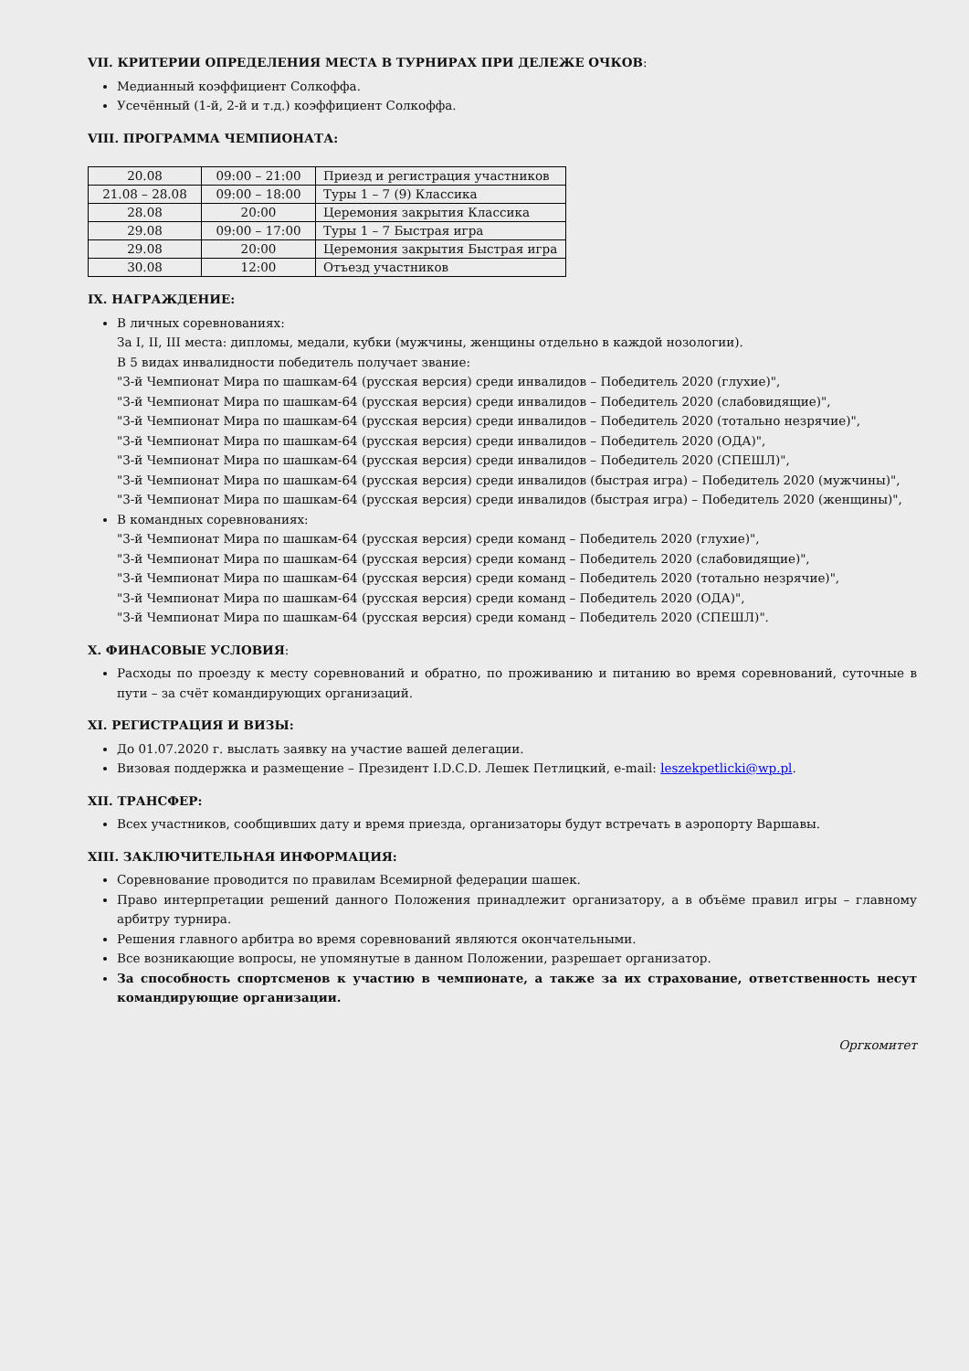VII. КРИТЕРИИ ОПРЕДЕЛЕНИЯ МЕСТА В ТУРНИРАХ ПРИ ДЕЛЕЖЕ ОЧКОВ:
Медианный коэффициент Солкоффа.
Усечённый (1-й, 2-й и т.д.) коэффициент Солкоффа.
VIII. ПРОГРАММА ЧЕМПИОНАТА:
| 20.08 | 09:00 – 21:00 | Приезд и регистрация участников |
| 21.08 – 28.08 | 09:00 – 18:00 | Туры 1 – 7 (9) Классика |
| 28.08 | 20:00 | Церемония закрытия Классика |
| 29.08 | 09:00 – 17:00 | Туры 1 – 7 Быстрая игра |
| 29.08 | 20:00 | Церемония закрытия Быстрая игра |
| 30.08 | 12:00 | Отъезд участников |
IX. НАГРАЖДЕНИЕ:
В личных соревнованиях:
За I, II, III места: дипломы, медали, кубки (мужчины, женщины отдельно в каждой нозологии).
В 5 видах инвалидности победитель получает звание:
"3-й Чемпионат Мира по шашкам-64 (русская версия) среди инвалидов – Победитель 2020 (глухие)",
"3-й Чемпионат Мира по шашкам-64 (русская версия) среди инвалидов – Победитель 2020 (слабовидящие)",
"3-й Чемпионат Мира по шашкам-64 (русская версия) среди инвалидов – Победитель 2020 (тотально незрячие)",
"3-й Чемпионат Мира по шашкам-64 (русская версия) среди инвалидов – Победитель 2020 (ОДА)",
"3-й Чемпионат Мира по шашкам-64 (русская версия) среди инвалидов – Победитель 2020 (СПЕШЛ)",
"3-й Чемпионат Мира по шашкам-64 (русская версия) среди инвалидов (быстрая игра) – Победитель 2020 (мужчины)",
"3-й Чемпионат Мира по шашкам-64 (русская версия) среди инвалидов (быстрая игра) – Победитель 2020 (женщины)",
В командных соревнованиях:
"3-й Чемпионат Мира по шашкам-64 (русская версия) среди команд – Победитель 2020 (глухие)",
"3-й Чемпионат Мира по шашкам-64 (русская версия) среди команд – Победитель 2020 (слабовидящие)",
"3-й Чемпионат Мира по шашкам-64 (русская версия) среди команд – Победитель 2020 (тотально незрячие)",
"3-й Чемпионат Мира по шашкам-64 (русская версия) среди команд – Победитель 2020 (ОДА)",
"3-й Чемпионат Мира по шашкам-64 (русская версия) среди команд – Победитель 2020 (СПЕШЛ)".
X. ФИНАСОВЫЕ УСЛОВИЯ:
Расходы по проезду к месту соревнований и обратно, по проживанию и питанию во время соревнований, суточные в пути – за счёт командирующих организаций.
XI. РЕГИСТРАЦИЯ И ВИЗЫ:
До 01.07.2020 г. выслать заявку на участие вашей делегации.
Визовая поддержка и размещение – Президент I.D.C.D. Лешек Петлицкий, e-mail: leszekpetlicki@wp.pl.
XII. ТРАНСФЕР:
Всех участников, сообщивших дату и время приезда, организаторы будут встречать в аэропорту Варшавы.
XIII. ЗАКЛЮЧИТЕЛЬНАЯ ИНФОРМАЦИЯ:
Соревнование проводится по правилам Всемирной федерации шашек.
Право интерпретации решений данного Положения принадлежит организатору, а в объёме правил игры – главному арбитру турнира.
Решения главного арбитра во время соревнований являются окончательными.
Все возникающие вопросы, не упомянутые в данном Положении, разрешает организатор.
За способность спортсменов к участию в чемпионате, а также за их страхование, ответственность несут командирующие организации.
Оргкомитет